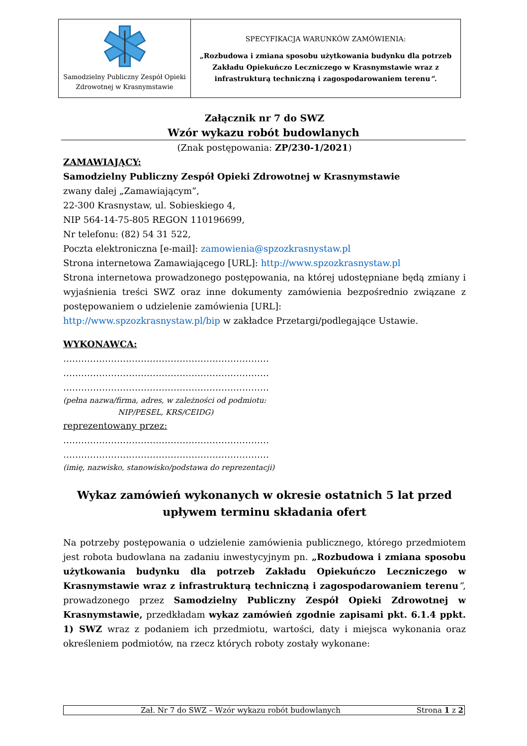| Samodzielny Publiczny Zespół Opieki Zdrowotnej w Krasnymstawie | SPECYFIKACJA WARUNKÓW ZAMÓWIENIA: „Rozbudowa i zmiana sposobu użytkowania budynku dla potrzeb Zakładu Opiekuńczo Leczniczego w Krasnymstawie wraz z infrastrukturą techniczną i zagospodarowaniem terenu ”. |
Załącznik nr 7 do SWZ
Wzór wykazu robót budowlanych
(Znak postępowania: ZP/230-1/2021)
ZAMAWIAJĄCY:
Samodzielny Publiczny Zespół Opieki Zdrowotnej w Krasnymstawie
zwany dalej „Zamawiającym”,
22-300 Krasnystaw, ul. Sobieskiego 4,
NIP 564-14-75-805 REGON 110196699,
Nr telefonu: (82) 54 31 522,
Poczta elektroniczna [e-mail]: zamowienia@spzozkrasnystaw.pl
Strona internetowa Zamawiającego [URL]: http://www.spzozkrasnystaw.pl
Strona internetowa prowadzonego postępowania, na której udostępniane będą zmiany i wyjaśnienia treści SWZ oraz inne dokumenty zamówienia bezpośrednio związane z postępowaniem o udzielenie zamówienia [URL]:
http://www.spzozkrasnystaw.pl/bip w zakładce Przetargi/podlegające Ustawie.
WYKONAWCA:
……………………………………………………………
……………………………………………………………
……………………………………………………………
(pełna nazwa/firma, adres, w zależności od podmiotu:
NIP/PESEL, KRS/CEIDG)
reprezentowany przez:
……………………………………………………………
……………………………………………………………
(imię, nazwisko, stanowisko/podstawa do reprezentacji)
Wykaz zamówień wykonanych w okresie ostatnich 5 lat przed upływem terminu składania ofert
Na potrzeby postępowania o udzielenie zamówienia publicznego, którego przedmiotem jest robota budowlana na zadaniu inwestycyjnym pn. „Rozbudowa i zmiana sposobu użytkowania budynku dla potrzeb Zakładu Opiekuńczo Leczniczego w Krasnymstawie wraz z infrastrukturą techniczną i zagospodarowaniem terenu”, prowadzonego przez Samodzielny Publiczny Zespół Opieki Zdrowotnej w Krasnymstawie, przedkładam wykaz zamówień zgodnie zapisami pkt. 6.1.4 ppkt. 1) SWZ wraz z podaniem ich przedmiotu, wartości, daty i miejsca wykonania oraz określeniem podmiotów, na rzecz których roboty zostały wykonane:
Zał. Nr 7 do SWZ – Wzór wykazu robót budowlanych Strona 1 z 2